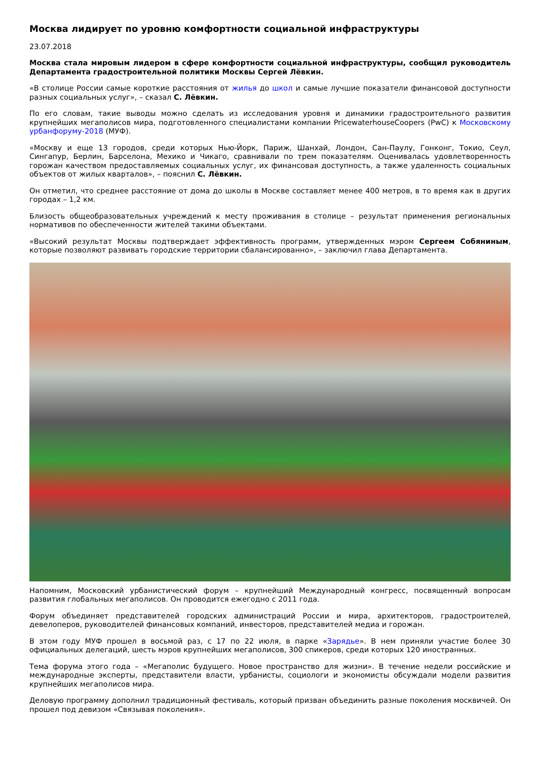Москва лидирует по уровню комфортности социальной инфраструктуры
23.07.2018
Москва стала мировым лидером в сфере комфортности социальной инфраструктуры, сообщил руководитель Департамента градостроительной политики Москвы Сергей Лёвкин.
«В столице России самые короткие расстояния от жилья до школ и самые лучшие показатели финансовой доступности разных социальных услуг», – сказал С. Лёвкин.
По его словам, такие выводы можно сделать из исследования уровня и динамики градостроительного развития крупнейших мегаполисов мира, подготовленного специалистами компании PricewaterhouseCoopers (PwC) к Московскому урбанфоруму-2018 (МУФ).
«Москву и еще 13 городов, среди которых Нью-Йорк, Париж, Шанхай, Лондон, Сан-Паулу, Гонконг, Токио, Сеул, Сингапур, Берлин, Барселона, Мехико и Чикаго, сравнивали по трем показателям. Оценивалась удовлетворенность горожан качеством предоставляемых социальных услуг, их финансовая доступность, а также удаленность социальных объектов от жилых кварталов», – пояснил С. Лёвкин.
Он отметил, что среднее расстояние от дома до школы в Москве составляет менее 400 метров, в то время как в других городах – 1,2 км.
Близость общеобразовательных учреждений к месту проживания в столице – результат применения региональных нормативов по обеспеченности жителей такими объектами.
«Высокий результат Москвы подтверждает эффективность программ, утвержденных мэром Сергеем Собяниным, которые позволяют развивать городские территории сбалансированно», – заключил глава Департамента.
Напомним, Московский урбанистический форум – крупнейший Международный конгресс, посвященный вопросам развития глобальных мегаполисов. Он проводится ежегодно с 2011 года.
Форум объединяет представителей городских администраций России и мира, архитекторов, градостроителей, девелоперов, руководителей финансовых компаний, инвесторов, представителей медиа и горожан.
В этом году МУФ прошел в восьмой раз, с 17 по 22 июля, в парке «Зарядье». В нем приняли участие более 30 официальных делегаций, шесть мэров крупнейших мегаполисов, 300 спикеров, среди которых 120 иностранных.
Тема форума этого года – «Мегаполис будущего. Новое пространство для жизни». В течение недели российские и международные эксперты, представители власти, урбанисты, социологи и экономисты обсуждали модели развития крупнейших мегаполисов мира.
Деловую программу дополнил традиционный фестиваль, который призван объединить разные поколения москвичей. Он прошел под девизом «Связывая поколения».